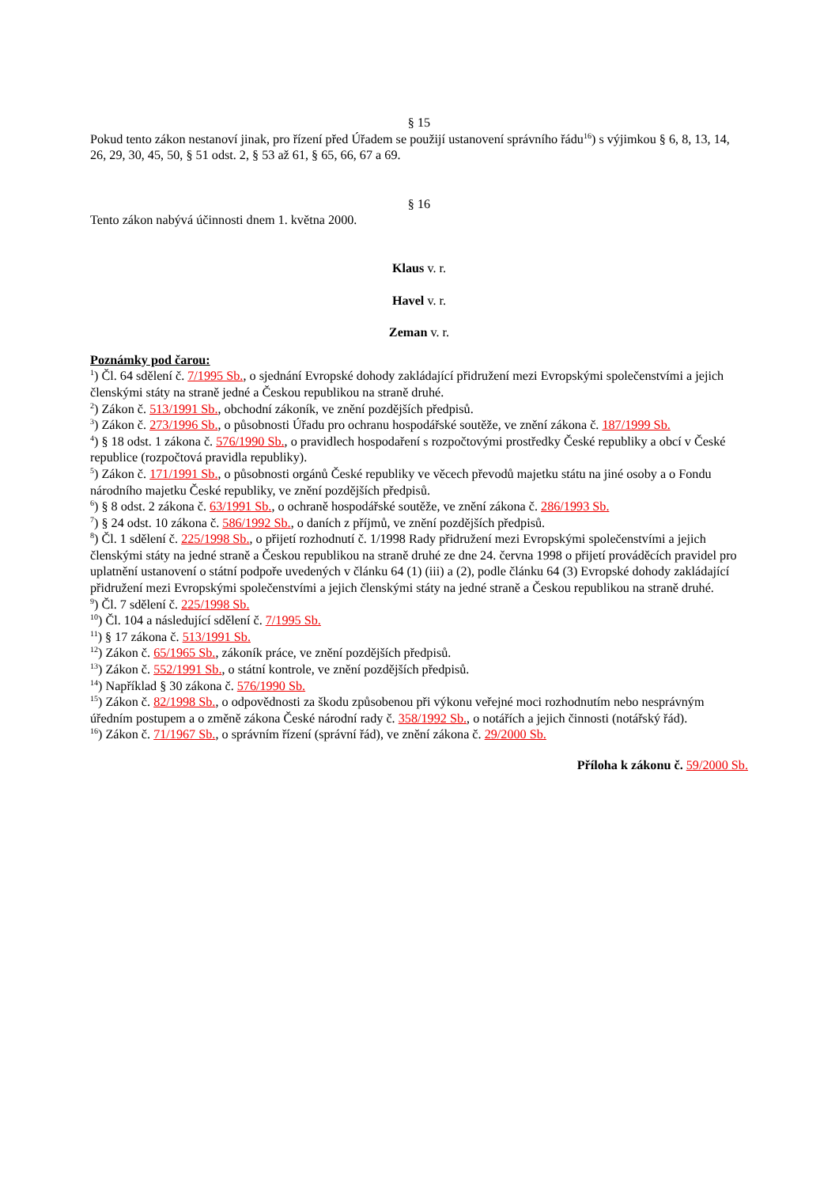§ 15
Pokud tento zákon nestanoví jinak, pro řízení před Úřadem se použijí ustanovení správního řádu<sup>16</sup>) s výjimkou § 6, 8, 13, 14, 26, 29, 30, 45, 50, § 51 odst. 2, § 53 až 61, § 65, 66, 67 a 69.
§ 16
Tento zákon nabývá účinnosti dnem 1. května 2000.
Klaus v. r.
Havel v. r.
Zeman v. r.
Poznámky pod čarou:
<sup>1</sup>) Čl. 64 sdělení č. 7/1995 Sb., o sjednání Evropské dohody zakládající přidružení mezi Evropskými společenstvími a jejich členskými státy na straně jedné a Českou republikou na straně druhé.
<sup>2</sup>) Zákon č. 513/1991 Sb., obchodní zákoník, ve znění pozdějších předpisů.
<sup>3</sup>) Zákon č. 273/1996 Sb., o působnosti Úřadu pro ochranu hospodářské soutěže, ve znění zákona č. 187/1999 Sb.
<sup>4</sup>) § 18 odst. 1 zákona č. 576/1990 Sb., o pravidlech hospodaření s rozpočtovými prostředky České republiky a obcí v České republice (rozpočtová pravidla republiky).
<sup>5</sup>) Zákon č. 171/1991 Sb., o působnosti orgánů České republiky ve věcech převodů majetku státu na jiné osoby a o Fondu národního majetku České republiky, ve znění pozdějších předpisů.
<sup>6</sup>) § 8 odst. 2 zákona č. 63/1991 Sb., o ochraně hospodářské soutěže, ve znění zákona č. 286/1993 Sb.
<sup>7</sup>) § 24 odst. 10 zákona č. 586/1992 Sb., o daních z příjmů, ve znění pozdějších předpisů.
<sup>8</sup>) Čl. 1 sdělení č. 225/1998 Sb., o přijetí rozhodnutí č. 1/1998 Rady přidružení mezi Evropskými společenstvími a jejich členskými státy na jedné straně a Českou republikou na straně druhé ze dne 24. června 1998 o přijetí prováděcích pravidel pro uplatnění ustanovení o státní podpoře uvedených v článku 64 (1) (iii) a (2), podle článku 64 (3) Evropské dohody zakládající přidružení mezi Evropskými společenstvími a jejich členskými státy na jedné straně a Českou republikou na straně druhé.
<sup>9</sup>) Čl. 7 sdělení č. 225/1998 Sb.
<sup>10</sup>) Čl. 104 a následující sdělení č. 7/1995 Sb.
<sup>11</sup>) § 17 zákona č. 513/1991 Sb.
<sup>12</sup>) Zákon č. 65/1965 Sb., zákoník práce, ve znění pozdějších předpisů.
<sup>13</sup>) Zákon č. 552/1991 Sb., o státní kontrole, ve znění pozdějších předpisů.
<sup>14</sup>) Například § 30 zákona č. 576/1990 Sb.
<sup>15</sup>) Zákon č. 82/1998 Sb., o odpovědnosti za škodu způsobenou při výkonu veřejné moci rozhodnutím nebo nesprávným úředním postupem a o změně zákona České národní rady č. 358/1992 Sb., o notářích a jejich činnosti (notářský řád).
<sup>16</sup>) Zákon č. 71/1967 Sb., o správním řízení (správní řád), ve znění zákona č. 29/2000 Sb.
Příloha k zákonu č. 59/2000 Sb.